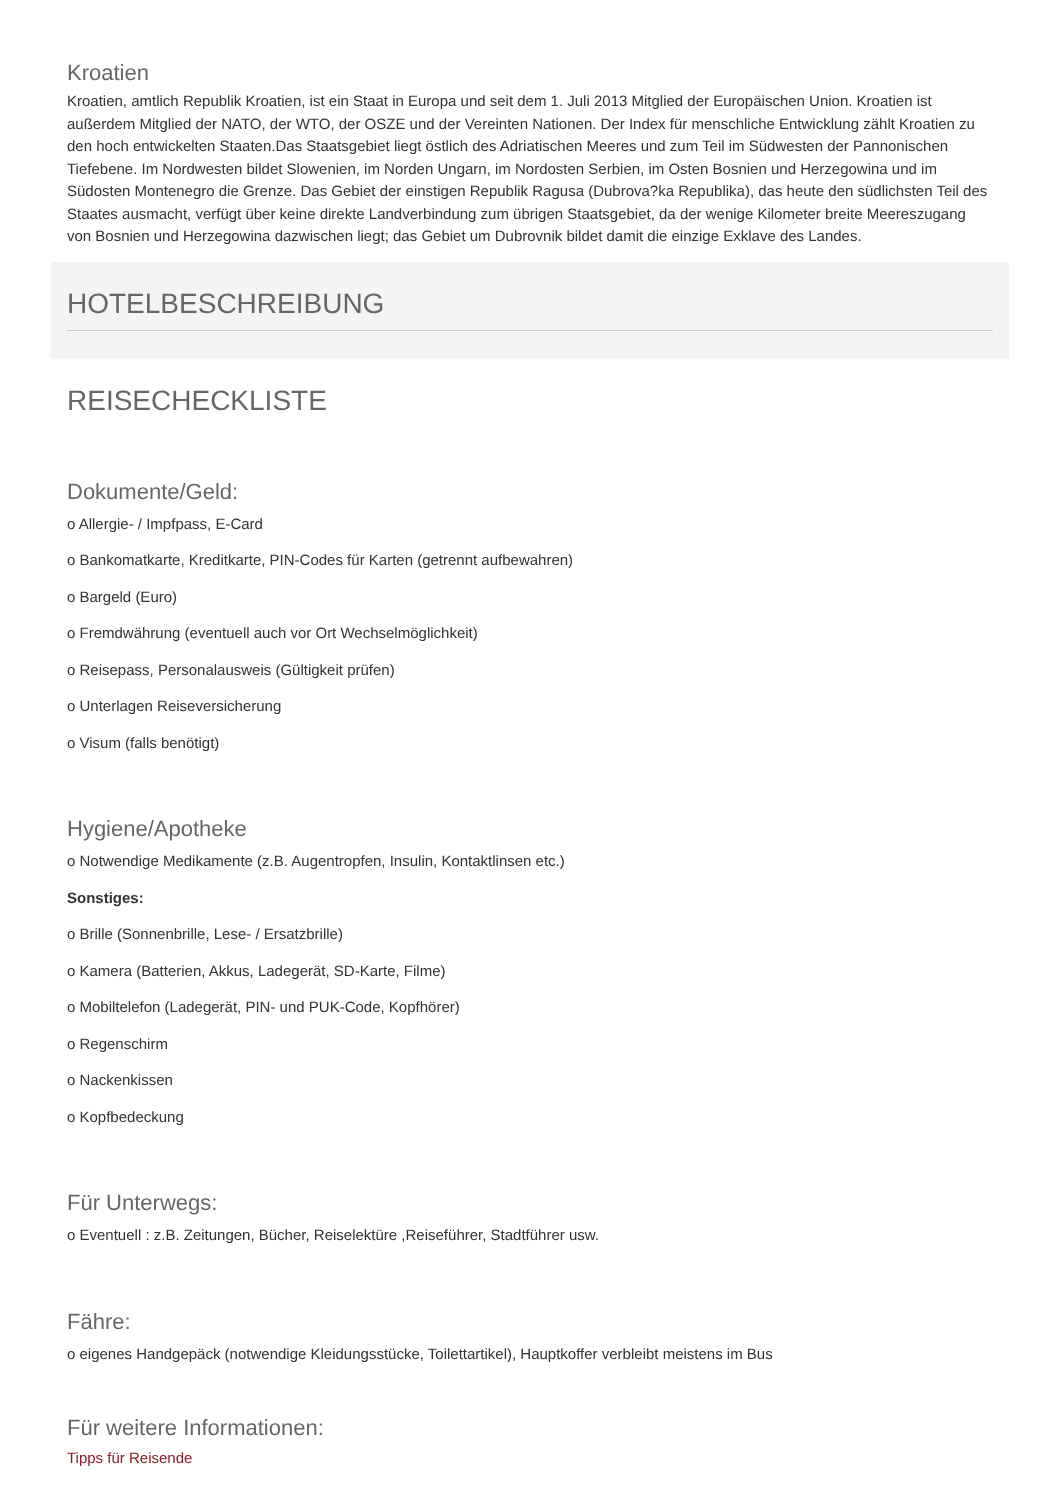Kroatien
Kroatien, amtlich Republik Kroatien, ist ein Staat in Europa und seit dem 1. Juli 2013 Mitglied der Europäischen Union. Kroatien ist außerdem Mitglied der NATO, der WTO, der OSZE und der Vereinten Nationen. Der Index für menschliche Entwicklung zählt Kroatien zu den hoch entwickelten Staaten.Das Staatsgebiet liegt östlich des Adriatischen Meeres und zum Teil im Südwesten der Pannonischen Tiefebene. Im Nordwesten bildet Slowenien, im Norden Ungarn, im Nordosten Serbien, im Osten Bosnien und Herzegowina und im Südosten Montenegro die Grenze. Das Gebiet der einstigen Republik Ragusa (Dubrova?ka Republika), das heute den südlichsten Teil des Staates ausmacht, verfügt über keine direkte Landverbindung zum übrigen Staatsgebiet, da der wenige Kilometer breite Meereszugang von Bosnien und Herzegowina dazwischen liegt; das Gebiet um Dubrovnik bildet damit die einzige Exklave des Landes.
HOTELBESCHREIBUNG
REISECHECKLISTE
Dokumente/Geld:
o Allergie- / Impfpass, E-Card
o Bankomatkarte, Kreditkarte, PIN-Codes für Karten (getrennt aufbewahren)
o Bargeld (Euro)
o Fremdwährung (eventuell auch vor Ort Wechselmöglichkeit)
o Reisepass, Personalausweis (Gültigkeit prüfen)
o Unterlagen Reiseversicherung
o Visum (falls benötigt)
Hygiene/Apotheke
o Notwendige Medikamente (z.B. Augentropfen, Insulin, Kontaktlinsen etc.)
Sonstiges:
o Brille (Sonnenbrille, Lese- / Ersatzbrille)
o Kamera (Batterien, Akkus, Ladegerät, SD-Karte, Filme)
o Mobiltelefon (Ladegerät, PIN- und PUK-Code, Kopfhörer)
o Regenschirm
o Nackenkissen
o Kopfbedeckung
Für Unterwegs:
o Eventuell : z.B. Zeitungen, Bücher, Reiselektüre ,Reiseführer, Stadtführer usw.
Fähre:
o eigenes Handgepäck (notwendige Kleidungsstücke, Toilettartikel), Hauptkoffer verbleibt meistens im Bus
Für weitere Informationen:
Tipps für Reisende